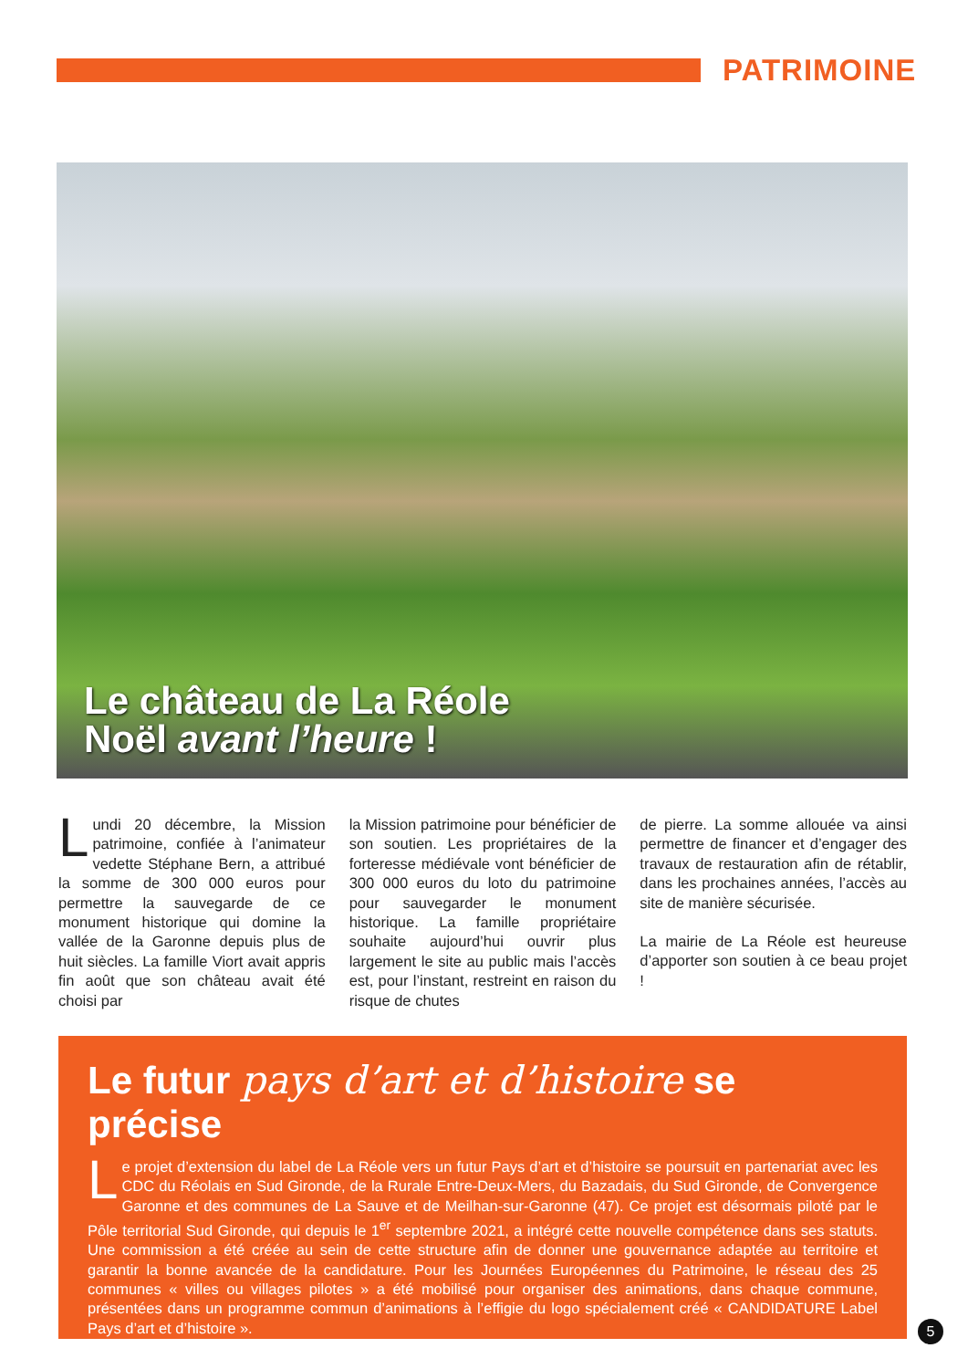PATRIMOINE
Le château de La Réole
Noël avant l’heure !
Lundi 20 décembre, la Mission patrimoine, confiée à l’animateur vedette Stéphane Bern, a attribué la somme de 300 000 euros pour permettre la sauvegarde de ce monument historique qui domine la vallée de la Garonne depuis plus de huit siècles. La famille Viort avait appris fin août que son château avait été choisi par
la Mission patrimoine pour bénéficier de son soutien. Les propriétaires de la forteresse médiévale vont bénéficier de 300 000 euros du loto du patrimoine pour sauvegarder le monument historique. La famille propriétaire souhaite aujourd’hui ouvrir plus largement le site au public mais l’accès est, pour l’instant, restreint en raison du risque de chutes
de pierre. La somme allouée va ainsi permettre de financer et d’engager des travaux de restauration afin de rétablir, dans les prochaines années, l’accès au site de manière sécurisée.
La mairie de La Réole est heureuse d’apporter son soutien à ce beau projet !
Le futur pays d’art et d’histoire se précise
Le projet d’extension du label de La Réole vers un futur Pays d’art et d’histoire se poursuit en partenariat avec les CDC du Réolais en Sud Gironde, de la Rurale Entre-Deux-Mers, du Bazadais, du Sud Gironde, de Convergence Garonne et des communes de La Sauve et de Meilhan-sur-Garonne (47). Ce projet est désormais piloté par le Pôle territorial Sud Gironde, qui depuis le 1<sup>er</sup> septembre 2021, a intégré cette nouvelle compétence dans ses statuts. Une commission a été créée au sein de cette structure afin de donner une gouvernance adaptée au territoire et garantir la bonne avancée de la candidature. Pour les Journées Européennes du Patrimoine, le réseau des 25 communes « villes ou villages pilotes » a été mobilisé pour organiser des animations, dans chaque commune, présentées dans un programme commun d’animations à l’effigie du logo spécialement créé « CANDIDATURE Label Pays d’art et d’histoire ».
5